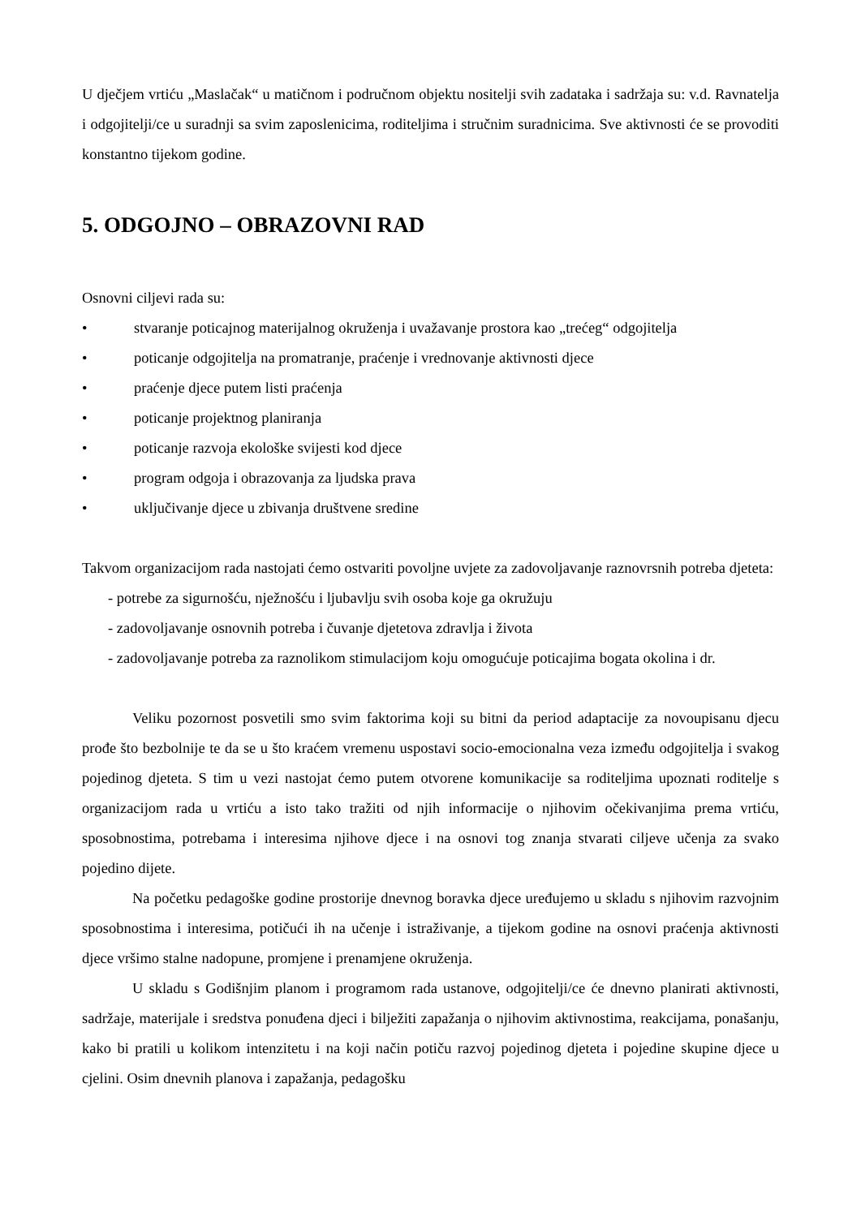U dječjem vrtiću „Maslačak“ u matičnom i područnom objektu nositelji svih zadataka i sadržaja su: v.d. Ravnatelja i odgojitelji/ce u suradnji sa svim zaposlenicima, roditeljima i stručnim suradnicima. Sve aktivnosti će se provoditi konstantno tijekom godine.
5. ODGOJNO – OBRAZOVNI RAD
Osnovni ciljevi rada su:
• stvaranje poticajnog materijalnog okruženja i uvažavanje prostora kao „trećeg“ odgojitelja
• poticanje odgojitelja na promatranje, praćenje i vrednovanje aktivnosti djece
• praćenje djece putem listi praćenja
• poticanje projektnog planiranja
• poticanje razvoja ekološke svijesti kod djece
• program odgoja i obrazovanja za ljudska prava
• uključivanje djece u zbivanja društvene sredine
Takvom organizacijom rada nastojati ćemo ostvariti povoljne uvjete za zadovoljavanje raznovrsnih potreba djeteta:
- potrebe za sigurnošću, nježnošću i ljubavlju svih osoba koje ga okružuju
- zadovoljavanje osnovnih potreba i čuvanje djetetova zdravlja i života
- zadovoljavanje potreba za raznolikom stimulacijom koju omogućuje poticajima bogata okolina i dr.
Veliku pozornost posvetili smo svim faktorima koji su bitni da period adaptacije za novoupisanu djecu prođe što bezbolnije te da se u što kraćem vremenu uspostavi socio-emocionalna veza između odgojitelja i svakog pojedinog djeteta. S tim u vezi nastojat ćemo putem otvorene komunikacije sa roditeljima upoznati roditelje s organizacijom rada u vrtiću a isto tako tražiti od njih informacije o njihovim očekivanjima prema vrtiću, sposobnostima, potrebama i interesima njihove djece i na osnovi tog znanja stvarati ciljeve učenja za svako pojedino dijete.
Na početku pedagoške godine prostorije dnevnog boravka djece uređujemo u skladu s njihovim razvojnim sposobnostima i interesima, potičući ih na učenje i istraživanje, a tijekom godine na osnovi praćenja aktivnosti djece vršimo stalne nadopune, promjene i prenamjene okruženja.
U skladu s Godišnjim planom i programom rada ustanove, odgojitelji/ce će dnevno planirati aktivnosti, sadržaje, materijale i sredstva ponuđena djeci i bilježiti zapažanja o njihovim aktivnostima, reakcijama, ponašanju, kako bi pratili u kolikom intenzitetu i na koji način potiču razvoj pojedinog djeteta i pojedine skupine djece u cjelini. Osim dnevnih planova i zapažanja, pedagošku